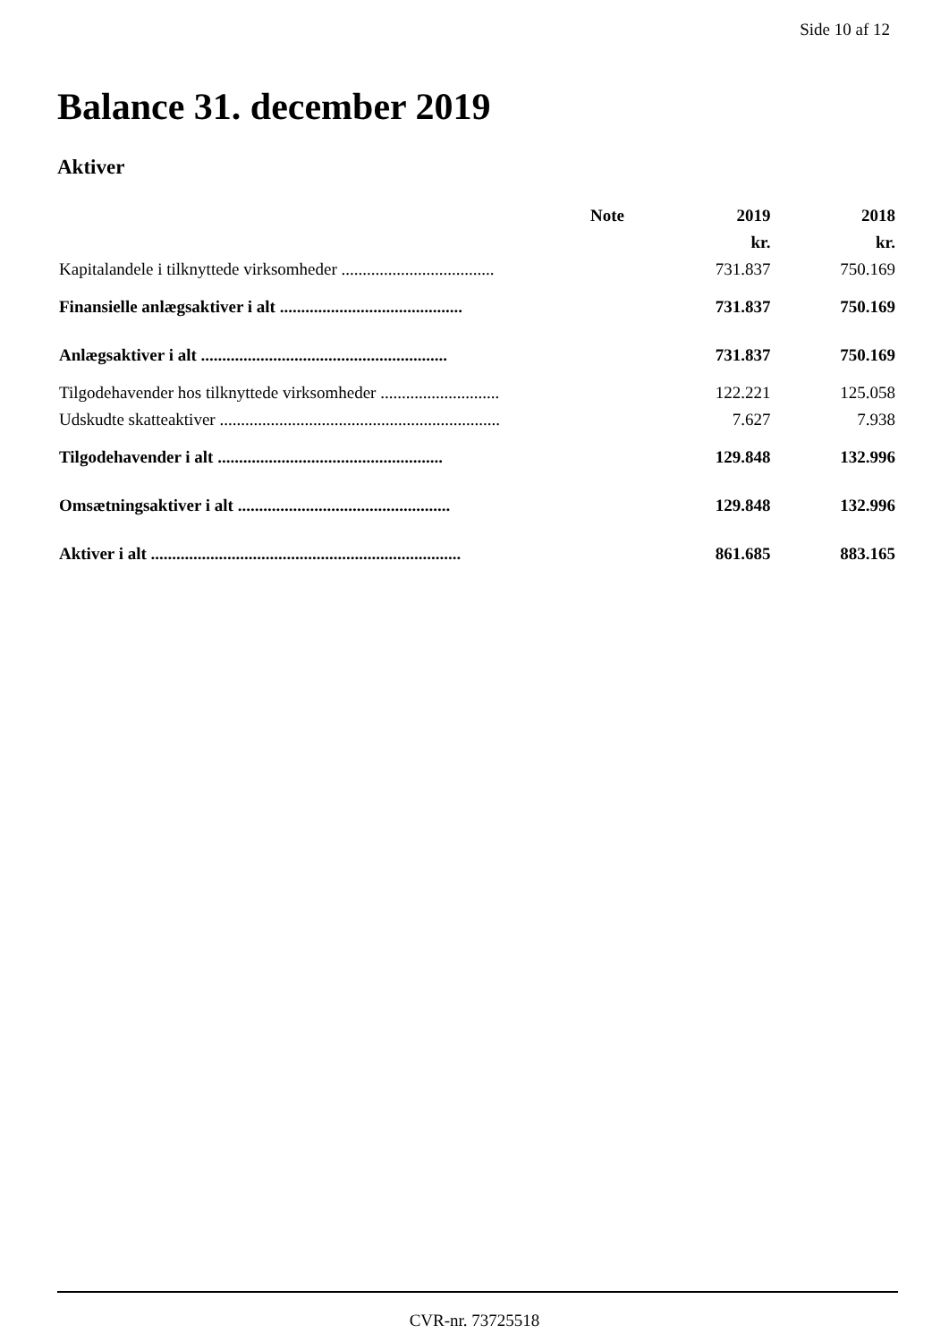Side 10 af 12
Balance 31. december 2019
Aktiver
| | Note | 2019 | 2018 |
| --- | --- | --- | --- |
| | | kr. | kr. |
| Kapitalandele i tilknyttede virksomheder .................................... | | 731.837 | 750.169 |
| Finansielle anlægsaktiver i alt ........................................... | | 731.837 | 750.169 |
| Anlægsaktiver i alt .......................................................... | | 731.837 | 750.169 |
| Tilgodehavender hos tilknyttede virksomheder ............................ | | 122.221 | 125.058 |
| Udskudte skatteaktiver .................................................................. | | 7.627 | 7.938 |
| Tilgodehavender i alt ..................................................... | | 129.848 | 132.996 |
| Omsætningsaktiver i alt .................................................. | | 129.848 | 132.996 |
| Aktiver i alt ......................................................................... | | 861.685 | 883.165 |
CVR-nr. 73725518